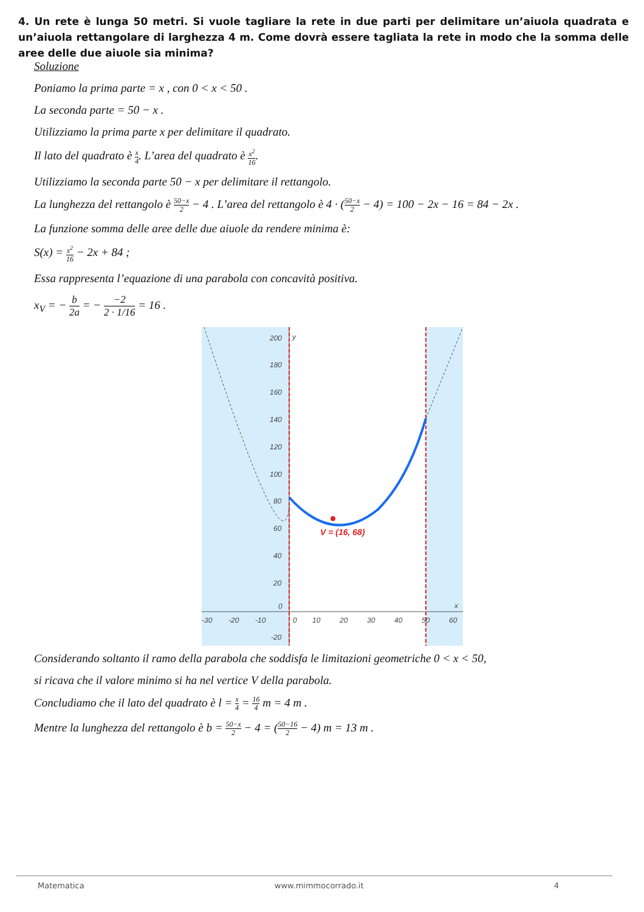4. Un rete è lunga 50 metri. Si vuole tagliare la rete in due parti per delimitare un’aiuola quadrata e un’aiuola rettangolare di larghezza 4 m. Come dovrà essere tagliata la rete in modo che la somma delle aree delle due aiuole sia minima?
Soluzione
Poniamo la prima parte = x , con 0 < x < 50 .
La seconda parte = 50 − x .
Utilizziamo la prima parte x per delimitare il quadrato.
Il lato del quadrato è x 4. L’area del quadrato è x<sup>2</sup> 16.
Utilizziamo la seconda parte 50 − x per delimitare il rettangolo.
La lunghezza del rettangolo è 50−x 2 − 4 . L’area del rettangolo è 4 · (50−x 2 − 4) = 100 − 2x − 16 = 84 − 2x .
La funzione somma delle aree delle due aiuole da rendere minima è:
S(x) = x<sup>2</sup> 16 − 2x + 84 ;
Essa rappresenta l’equazione di una parabola con concavità positiva.
x<sub>V</sub> = − b 2a = − −2 2 · 1/16 = 16 .
V = (16, 68)
200
180
160
140
120
100
80
60
40
20
0
-20
-30
-20
-10
0
10
20
30
40
50
60
y
x
Considerando soltanto il ramo della parabola che soddisfa le limitazioni geometriche 0 < x < 50,
si ricava che il valore minimo si ha nel vertice V della parabola.
Concludiamo che il lato del quadrato è l = x 4 = 16 4 m = 4 m .
Mentre la lunghezza del rettangolo è b = 50−x 2 − 4 = (50−16 2 − 4) m = 13 m .
Matematica www.mimmocorrado.it 4